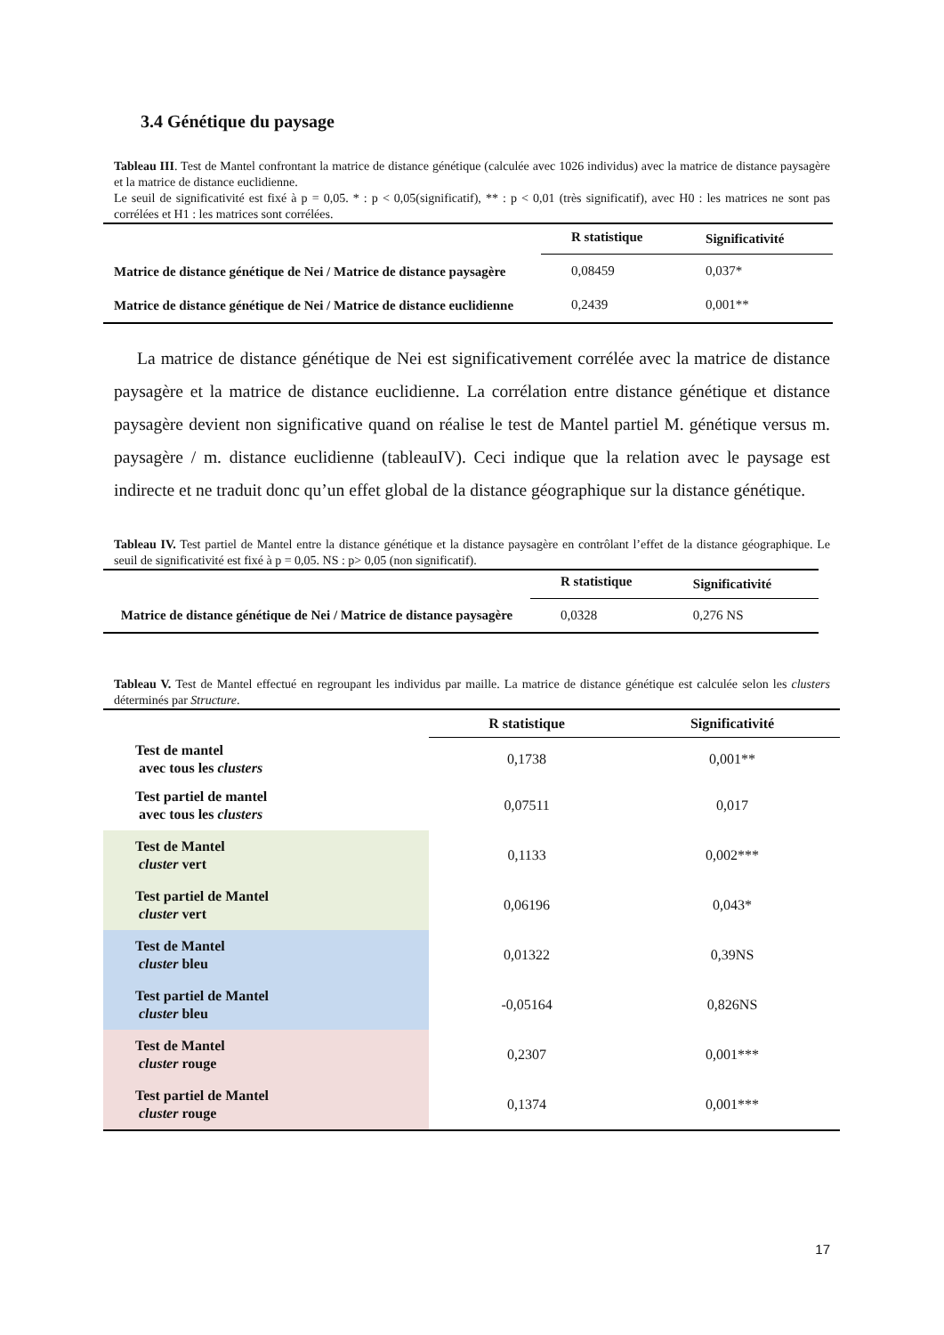3.4 Génétique du paysage
Tableau III. Test de Mantel confrontant la matrice de distance génétique (calculée avec 1026 individus) avec la matrice de distance paysagère et la matrice de distance euclidienne.
Le seuil de significativité est fixé à p = 0,05. * : p < 0,05(significatif), ** : p < 0,01 (très significatif), avec H0 : les matrices ne sont pas corrélées et H1 : les matrices sont corrélées.
| | R statistique | Significativité |
| --- | --- | --- |
| Matrice de distance génétique de Nei / Matrice de distance paysagère | 0,08459 | 0,037* |
| Matrice de distance génétique de Nei / Matrice de distance euclidienne | 0,2439 | 0,001** |
La matrice de distance génétique de Nei est significativement corrélée avec la matrice de distance paysagère et la matrice de distance euclidienne. La corrélation entre distance génétique et distance paysagère devient non significative quand on réalise le test de Mantel partiel M. génétique versus m. paysagère / m. distance euclidienne (tableauIV). Ceci indique que la relation avec le paysage est indirecte et ne traduit donc qu’un effet global de la distance géographique sur la distance génétique.
Tableau IV. Test partiel de Mantel entre la distance génétique et la distance paysagère en contrôlant l’effet de la distance géographique. Le seuil de significativité est fixé à p = 0,05. NS : p> 0,05 (non significatif).
| | R statistique | Significativité |
| --- | --- | --- |
| Matrice de distance génétique de Nei / Matrice de distance paysagère | 0,0328 | 0,276 NS |
Tableau V. Test de Mantel effectué en regroupant les individus par maille. La matrice de distance génétique est calculée selon les clusters déterminés par Structure.
| | R statistique | Significativité |
| --- | --- | --- |
| Test de mantel avec tous les clusters | 0,1738 | 0,001** |
| Test partiel de mantel avec tous les clusters | 0,07511 | 0,017 |
| Test de Mantel cluster vert | 0,1133 | 0,002*** |
| Test partiel de Mantel cluster vert | 0,06196 | 0,043* |
| Test de Mantel cluster bleu | 0,01322 | 0,39NS |
| Test partiel de Mantel cluster bleu | -0,05164 | 0,826NS |
| Test de Mantel cluster rouge | 0,2307 | 0,001*** |
| Test partiel de Mantel cluster rouge | 0,1374 | 0,001*** |
17